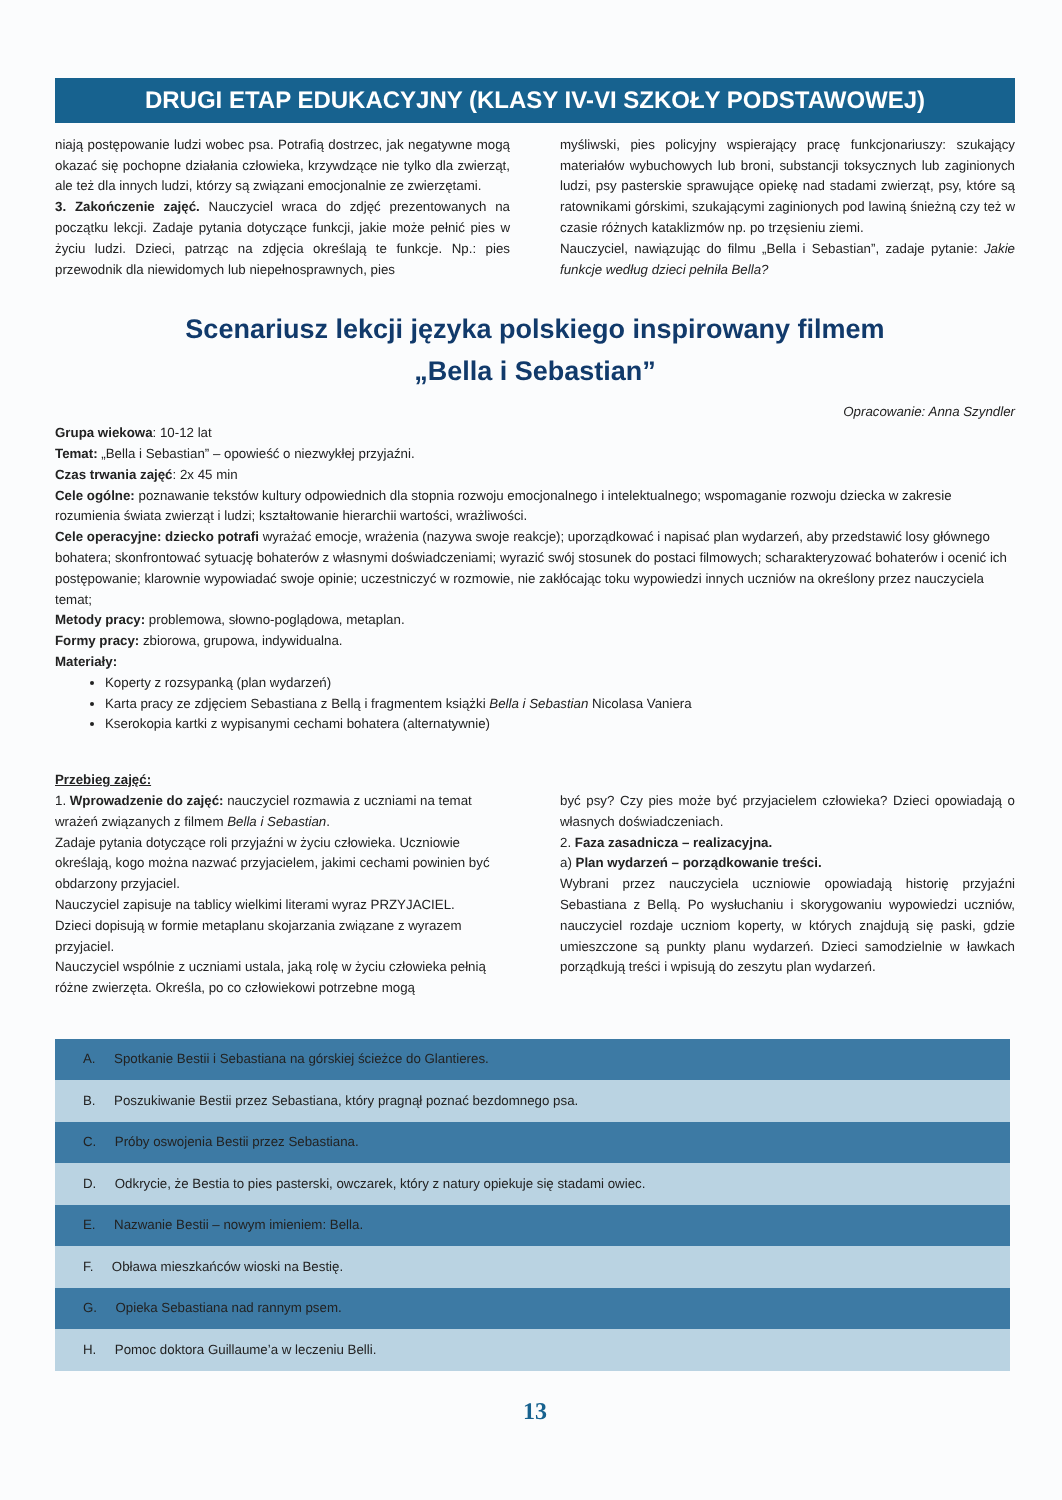DRUGI ETAP EDUKACYJNY (KLASY IV-VI SZKOŁY PODSTAWOWEJ)
niają postępowanie ludzi wobec psa. Potrafią dostrzec, jak negatywne mogą okazać się pochopne działania człowieka, krzywdzące nie tylko dla zwierząt, ale też dla innych ludzi, którzy są związani emocjonalnie ze zwierzętami.
3. Zakończenie zajęć. Nauczyciel wraca do zdjęć prezentowanych na początku lekcji. Zadaje pytania dotyczące funkcji, jakie może pełnić pies w życiu ludzi. Dzieci, patrząc na zdjęcia określają te funkcje. Np.: pies przewodnik dla niewidomych lub niepełnosprawnych, pies
myśliwski, pies policyjny wspierający pracę funkcjonariuszy: szukający materiałów wybuchowych lub broni, substancji toksycznych lub zaginionych ludzi, psy pasterskie sprawujące opiekę nad stadami zwierząt, psy, które są ratownikami górskimi, szukającymi zaginionych pod lawiną śnieżną czy też w czasie różnych kataklizmów np. po trzęsieniu ziemi.
Nauczyciel, nawiązując do filmu „Bella i Sebastian”, zadaje pytanie: Jakie funkcje według dzieci pełniła Bella?
Scenariusz lekcji języka polskiego inspirowany filmem
„Bella i Sebastian”
Opracowanie: Anna Szyndler
Grupa wiekowa: 10-12 lat
Temat: „Bella i Sebastian” – opowieść o niezwykłej przyjaźni.
Czas trwania zajęć: 2x 45 min
Cele ogólne: poznawanie tekstów kultury odpowiednich dla stopnia rozwoju emocjonalnego i intelektualnego; wspomaganie rozwoju dziecka w zakresie rozumienia świata zwierząt i ludzi; kształtowanie hierarchii wartości, wrażliwości.
Cele operacyjne: dziecko potrafi wyrażać emocje, wrażenia (nazywa swoje reakcje); uporządkować i napisać plan wydarzeń, aby przedstawić losy głównego bohatera; skonfrontować sytuację bohaterów z własnymi doświadczeniami; wyrazić swój stosunek do postaci filmowych; scharakteryzować bohaterów i ocenić ich postępowanie; klarownie wypowiadać swoje opinie; uczestniczyć w rozmowie, nie zakłócając toku wypowiedzi innych uczniów na określony przez nauczyciela temat;
Metody pracy: problemowa, słowno-poglądowa, metaplan.
Formy pracy: zbiorowa, grupowa, indywidualna.
Materiały:
Koperty z rozsypanką (plan wydarzeń)
Karta pracy ze zdjęciem Sebastiana z Bellą i fragmentem książki Bella i Sebastian Nicolasa Vaniera
Kserokopia kartki z wypisanymi cechami bohatera (alternatywnie)
Przebieg zajęć:
1. Wprowadzenie do zajęć: nauczyciel rozmawia z uczniami na temat wrażeń związanych z filmem Bella i Sebastian.
Zadaje pytania dotyczące roli przyjaźni w życiu człowieka. Uczniowie określają, kogo można nazwać przyjacielem, jakimi cechami powinien być obdarzony przyjaciel.
Nauczyciel zapisuje na tablicy wielkimi literami wyraz PRZYJACIEL.
Dzieci dopisują w formie metaplanu skojarzania związane z wyrazem przyjaciel.
Nauczyciel wspólnie z uczniami ustala, jaką rolę w życiu człowieka pełnią różne zwierzęta. Określa, po co człowiekowi potrzebne mogą
być psy? Czy pies może być przyjacielem człowieka? Dzieci opowiadają o własnych doświadczeniach.
2. Faza zasadnicza – realizacyjna.
a) Plan wydarzeń – porządkowanie treści.
Wybrani przez nauczyciela uczniowie opowiadają historię przyjaźni Sebastiana z Bellą. Po wysłuchaniu i skorygowaniu wypowiedzi uczniów, nauczyciel rozdaje uczniom koperty, w których znajdują się paski, gdzie umieszczone są punkty planu wydarzeń. Dzieci samodzielnie w ławkach porządkują treści i wpisują do zeszytu plan wydarzeń.
| A. Spotkanie Bestii i Sebastiana na górskiej ścieżce do Glantieres. |
| B. Poszukiwanie Bestii przez Sebastiana, który pragnął poznać bezdomnego psa. |
| C. Próby oswojenia Bestii przez Sebastiana. |
| D. Odkrycie, że Bestia to pies pasterski, owczarek, który z natury opiekuje się stadami owiec. |
| E. Nazwanie Bestii – nowym imieniem: Bella. |
| F. Obława mieszkańców wioski na Bestię. |
| G. Opieka Sebastiana nad rannym psem. |
| H. Pomoc doktora Guillaume’a w leczeniu Belli. |
13